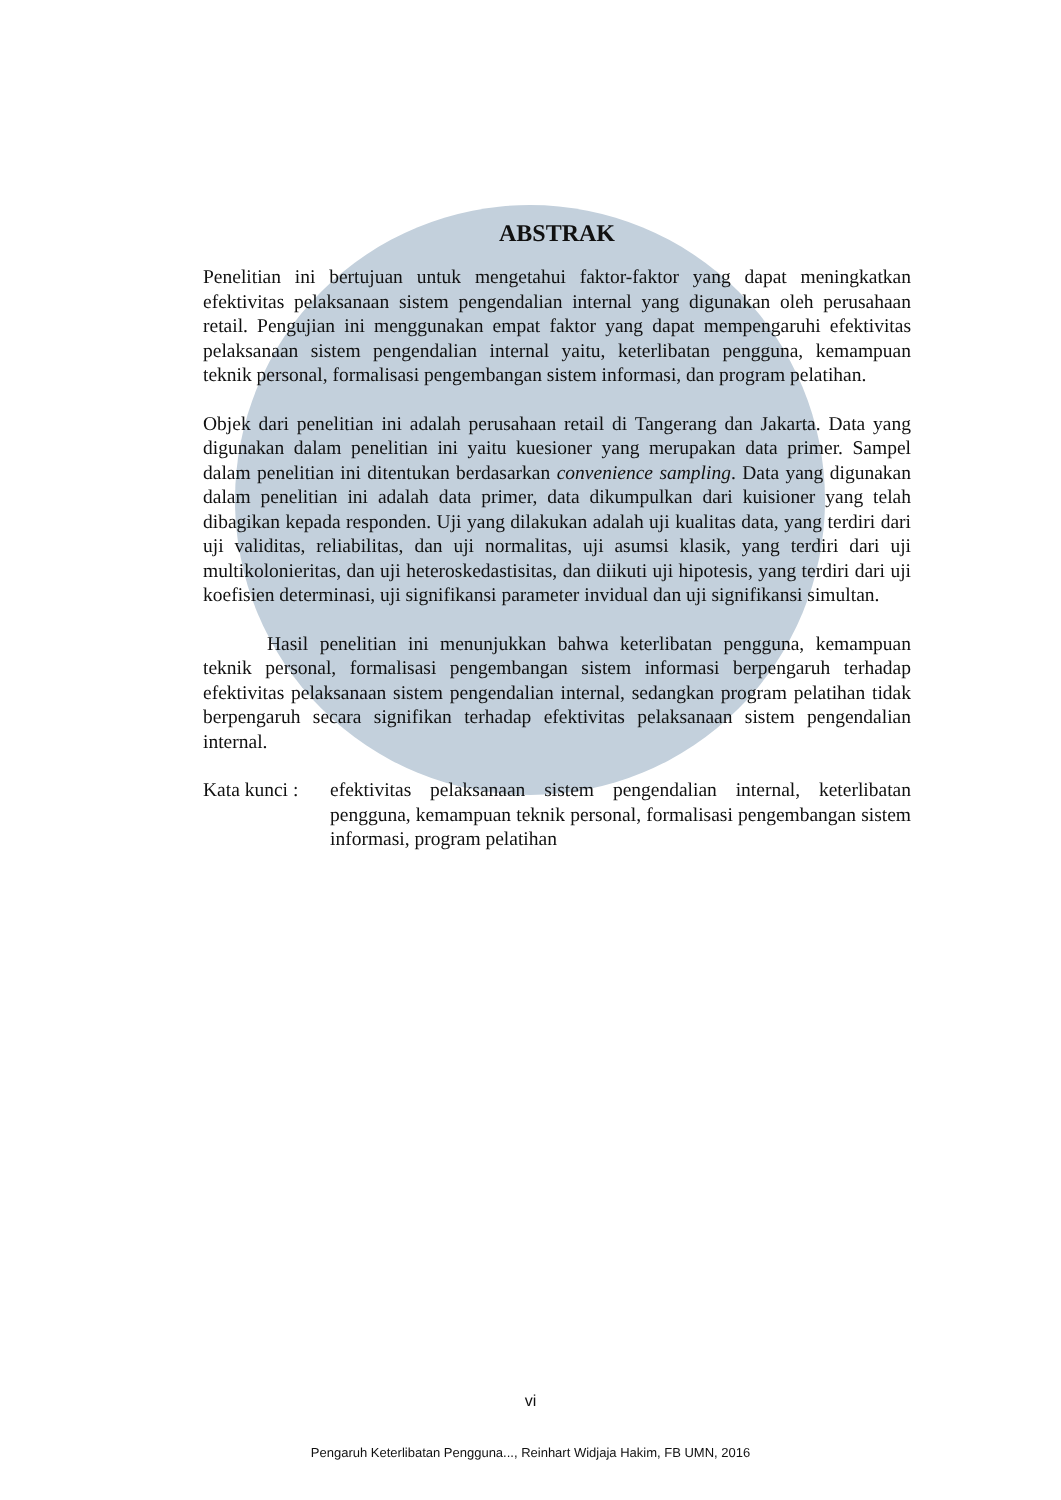ABSTRAK
Penelitian ini bertujuan untuk mengetahui faktor-faktor yang dapat meningkatkan efektivitas pelaksanaan sistem pengendalian internal yang digunakan oleh perusahaan retail. Pengujian ini menggunakan empat faktor yang dapat mempengaruhi efektivitas pelaksanaan sistem pengendalian internal yaitu, keterlibatan pengguna, kemampuan teknik personal, formalisasi pengembangan sistem informasi, dan program pelatihan.
Objek dari penelitian ini adalah perusahaan retail di Tangerang dan Jakarta. Data yang digunakan dalam penelitian ini yaitu kuesioner yang merupakan data primer. Sampel dalam penelitian ini ditentukan berdasarkan convenience sampling. Data yang digunakan dalam penelitian ini adalah data primer, data dikumpulkan dari kuisioner yang telah dibagikan kepada responden. Uji yang dilakukan adalah uji kualitas data, yang terdiri dari uji validitas, reliabilitas, dan uji normalitas, uji asumsi klasik, yang terdiri dari uji multikolonieritas, dan uji heteroskedastisitas, dan diikuti uji hipotesis, yang terdiri dari uji koefisien determinasi, uji signifikansi parameter invidual dan uji signifikansi simultan.
Hasil penelitian ini menunjukkan bahwa keterlibatan pengguna, kemampuan teknik personal, formalisasi pengembangan sistem informasi berpengaruh terhadap efektivitas pelaksanaan sistem pengendalian internal, sedangkan program pelatihan tidak berpengaruh secara signifikan terhadap efektivitas pelaksanaan sistem pengendalian internal.
Kata kunci :
efektivitas pelaksanaan sistem pengendalian internal, keterlibatan pengguna, kemampuan teknik personal, formalisasi pengembangan sistem informasi, program pelatihan
vi
Pengaruh Keterlibatan Pengguna..., Reinhart Widjaja Hakim, FB UMN, 2016